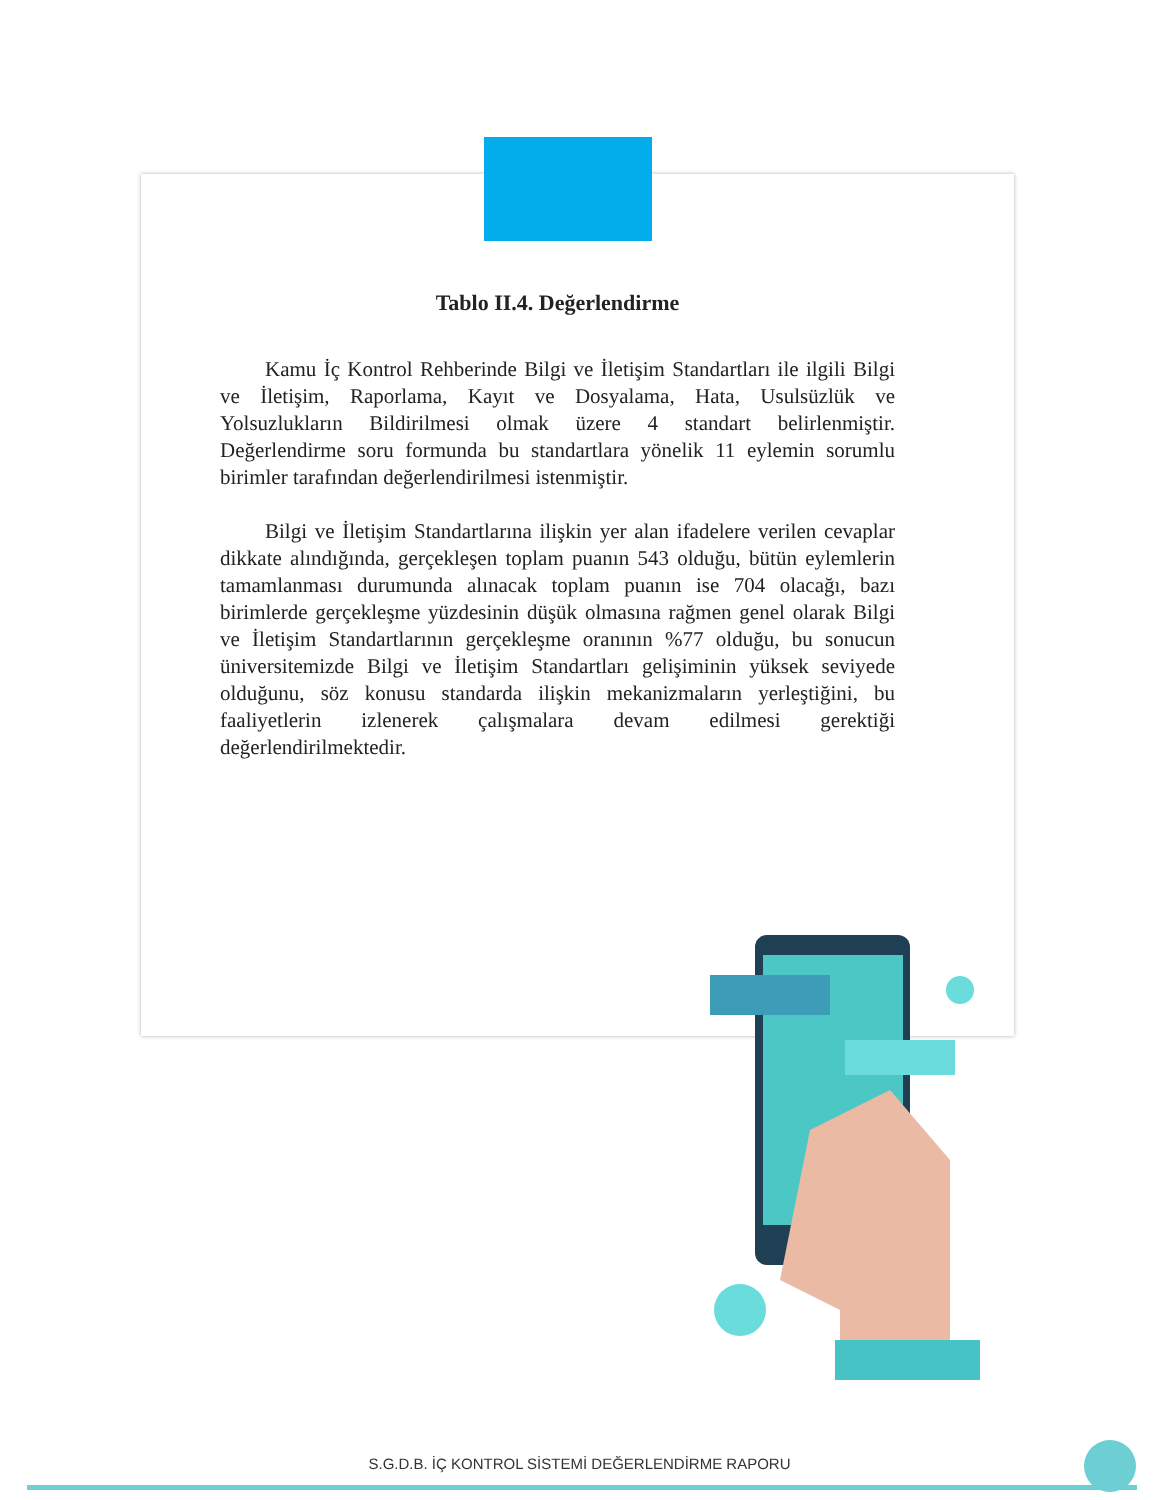Tablo II.4. Değerlendirme
Kamu İç Kontrol Rehberinde Bilgi ve İletişim Standartları ile ilgili Bilgi ve İletişim, Raporlama, Kayıt ve Dosyalama, Hata, Usulsüzlük ve Yolsuzlukların Bildirilmesi olmak üzere 4 standart belirlenmiştir. Değerlendirme soru formunda bu standartlara yönelik 11 eylemin sorumlu birimler tarafından değerlendirilmesi istenmiştir.
Bilgi ve İletişim Standartlarına ilişkin yer alan ifadelere verilen cevaplar dikkate alındığında, gerçekleşen toplam puanın 543 olduğu, bütün eylemlerin tamamlanması durumunda alınacak toplam puanın ise 704 olacağı, bazı birimlerde gerçekleşme yüzdesinin düşük olmasına rağmen genel olarak Bilgi ve İletişim Standartlarının gerçekleşme oranının %77 olduğu, bu sonucun üniversitemizde Bilgi ve İletişim Standartları gelişiminin yüksek seviyede olduğunu, söz konusu standarda ilişkin mekanizmaların yerleştiğini, bu faaliyetlerin izlenerek çalışmalara devam edilmesi gerektiği değerlendirilmektedir.
S.G.D.B. İÇ KONTROL SİSTEMİ DEĞERLENDİRME RAPORU